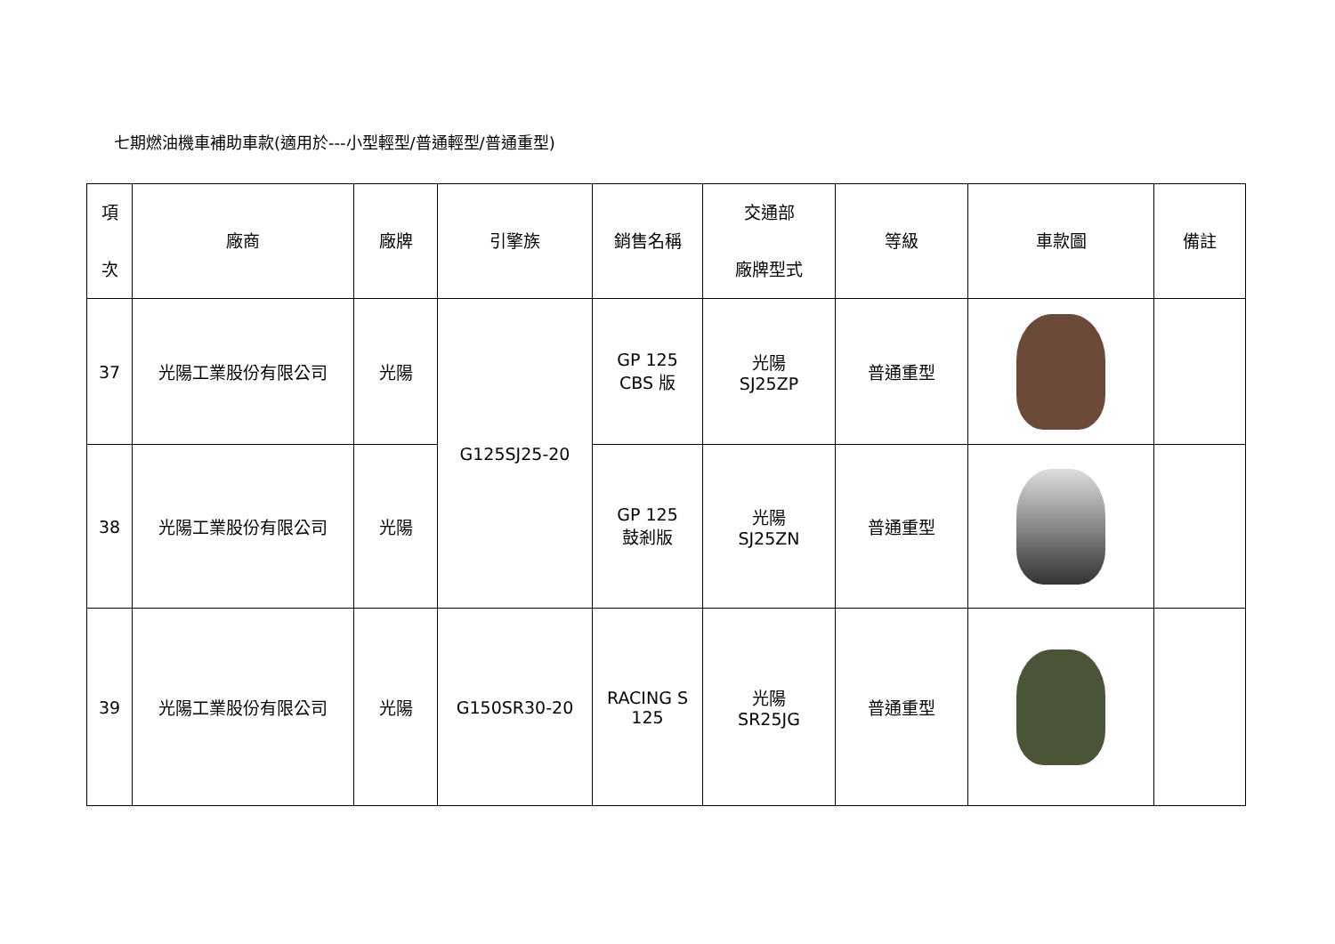七期燃油機車補助車款(適用於---小型輕型/普通輕型/普通重型)
| 項 次 | 廠商 | 廠牌 | 引擎族 | 銷售名稱 | 交通部 廠牌型式 | 等級 | 車款圖 | 備註 |
| --- | --- | --- | --- | --- | --- | --- | --- | --- |
| 37 | 光陽工業股份有限公司 | 光陽 | G125SJ25-20 | GP 125 CBS 版 | 光陽 SJ25ZP | 普通重型 | | |
| 38 | 光陽工業股份有限公司 | 光陽 | | GP 125 鼓剎版 | 光陽 SJ25ZN | 普通重型 | | |
| 39 | 光陽工業股份有限公司 | 光陽 | G150SR30-20 | RACING S 125 | 光陽 SR25JG | 普通重型 | | |